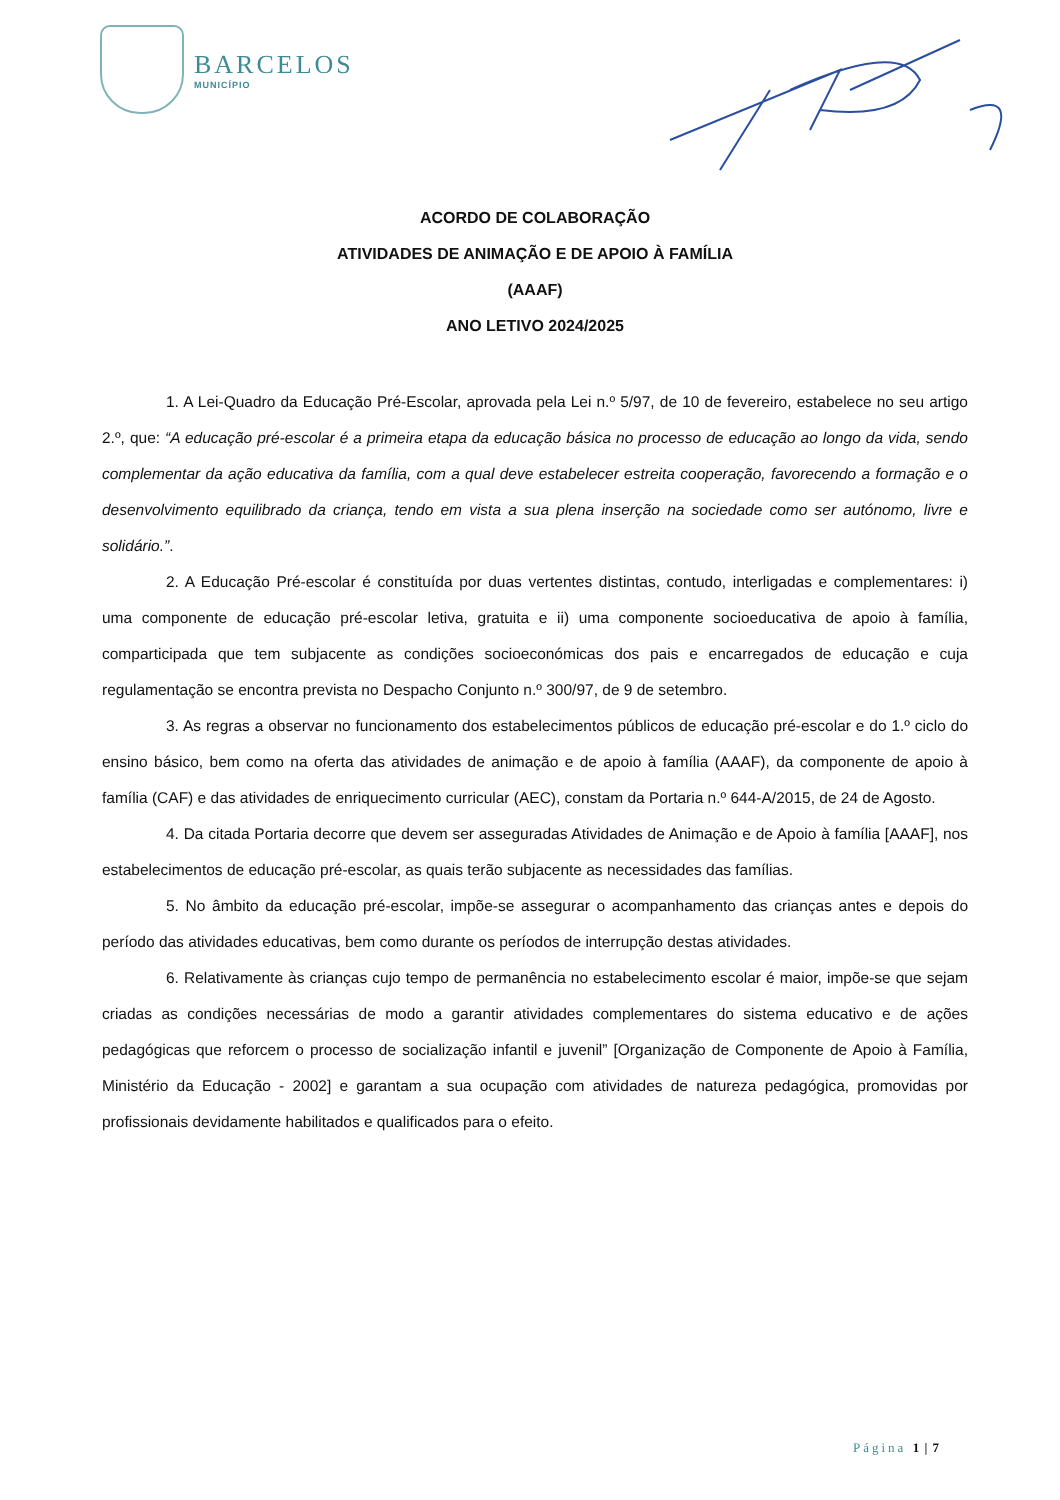BARCELOS
MUNICÍPIO
ACORDO DE COLABORAÇÃO
ATIVIDADES DE ANIMAÇÃO E DE APOIO À FAMÍLIA
(AAAF)
ANO LETIVO 2024/2025
1. A Lei-Quadro da Educação Pré-Escolar, aprovada pela Lei n.º 5/97, de 10 de fevereiro, estabelece no seu artigo 2.º, que: “A educação pré-escolar é a primeira etapa da educação básica no processo de educação ao longo da vida, sendo complementar da ação educativa da família, com a qual deve estabelecer estreita cooperação, favorecendo a formação e o desenvolvimento equilibrado da criança, tendo em vista a sua plena inserção na sociedade como ser autónomo, livre e solidário.”.
2. A Educação Pré-escolar é constituída por duas vertentes distintas, contudo, interligadas e complementares: i) uma componente de educação pré-escolar letiva, gratuita e ii) uma componente socioeducativa de apoio à família, comparticipada que tem subjacente as condições socioeconómicas dos pais e encarregados de educação e cuja regulamentação se encontra prevista no Despacho Conjunto n.º 300/97, de 9 de setembro.
3. As regras a observar no funcionamento dos estabelecimentos públicos de educação pré-escolar e do 1.º ciclo do ensino básico, bem como na oferta das atividades de animação e de apoio à família (AAAF), da componente de apoio à família (CAF) e das atividades de enriquecimento curricular (AEC), constam da Portaria n.º 644-A/2015, de 24 de Agosto.
4. Da citada Portaria decorre que devem ser asseguradas Atividades de Animação e de Apoio à família [AAAF], nos estabelecimentos de educação pré-escolar, as quais terão subjacente as necessidades das famílias.
5. No âmbito da educação pré-escolar, impõe-se assegurar o acompanhamento das crianças antes e depois do período das atividades educativas, bem como durante os períodos de interrupção destas atividades.
6. Relativamente às crianças cujo tempo de permanência no estabelecimento escolar é maior, impõe-se que sejam criadas as condições necessárias de modo a garantir atividades complementares do sistema educativo e de ações pedagógicas que reforcem o processo de socialização infantil e juvenil” [Organização de Componente de Apoio à Família, Ministério da Educação - 2002] e garantam a sua ocupação com atividades de natureza pedagógica, promovidas por profissionais devidamente habilitados e qualificados para o efeito.
Página 1 | 7